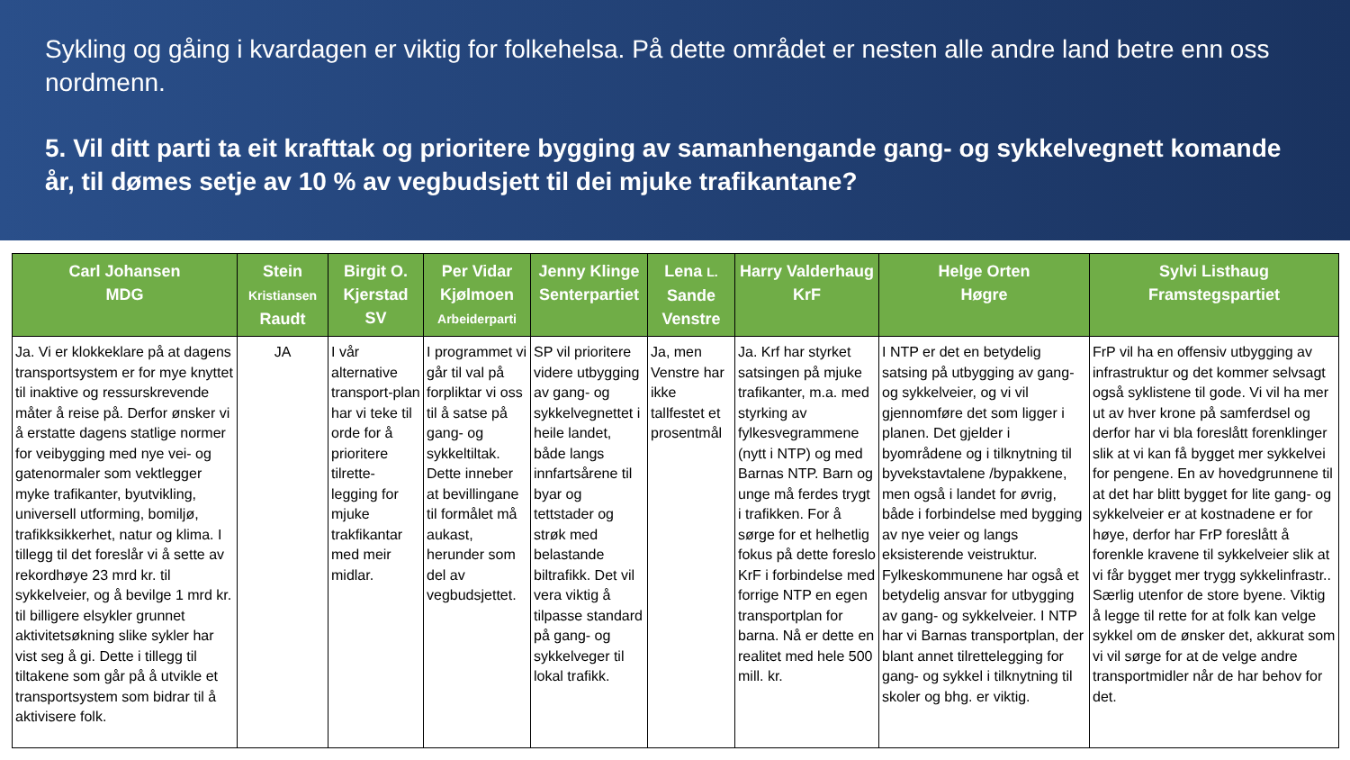Sykling og gåing i kvardagen er viktig for folkehelsa. På dette området er nesten alle andre land betre enn oss nordmenn.
5. Vil ditt parti ta eit krafttak og prioritere bygging av samanhengande gang- og sykkelvegnett komande år, til dømes setje av 10 % av vegbudsjett til dei mjuke trafikantane?
| Carl Johansen MDG | Stein Kristiansen Raudt | Birgit O. Kjerstad SV | Per Vidar Kjølmoen Arbeiderparti | Jenny Klinge Senterpartiet | Lena L. Sande Venstre | Harry Valderhaug KrF | Helge Orten Høgre | Sylvi Listhaug Framstegspartiet |
| --- | --- | --- | --- | --- | --- | --- | --- | --- |
| Ja. Vi er klokkeklare på at dagens transportsystem er for mye knyttet til inaktive og ressurskrevende måter å reise på. Derfor ønsker vi å erstatte dagens statlige normer for veibygging med nye vei- og gatenormaler som vektlegger myke trafikanter, byutvikling, universell utforming, bomiljø, trafikksikkerhet, natur og klima. I tillegg til det foreslår vi å sette av rekordhøye 23 mrd kr. til sykkelveier, og å bevilge 1 mrd kr. til billigere elsykler grunnet aktivitetsøkning slike sykler har vist seg å gi. Dette i tillegg til tiltakene som går på å utvikle et transportsystem som bidrar til å aktivisere folk. | JA | I vår alternative transport-plan har vi teke til orde for å prioritere tilrette-legging for mjuke trakfikantar med meir midlar. | I programmet vi går til val på forpliktar vi oss til å satse på gang- og sykkeltiltak. Dette inneber at bevillingane til formålet må aukast, herunder som del av vegbudsjettet. | SP vil prioritere videre utbygging av gang- og sykkelvegnettet i heile landet, både langs innfartsårene til byar og tettstader og strøk med belastande biltrafikk. Det vil vera viktig å tilpasse standard på gang- og sykkelveger til lokal trafikk. | Ja, men Venstre har ikke tallfestet et prosentmål | Ja. Krf har styrket satsingen på mjuke trafikanter, m.a. med styrking av fylkesvegrammene (nytt i NTP) og med Barnas NTP. Barn og unge må ferdes trygt i trafikken. For å sørge for et helhetlig fokus på dette foreslo KrF i forbindelse med forrige NTP en egen transportplan for barna. Nå er dette en realitet med hele 500 mill. kr. | I NTP er det en betydelig satsing på utbygging av gang- og sykkelveier, og vi vil gjennomføre det som ligger i planen. Det gjelder i byområdene og i tilknytning til byvekstavtalene /bypakkene, men også i landet for øvrig, både i forbindelse med bygging av nye veier og langs eksisterende veistruktur. Fylkeskommunene har også et betydelig ansvar for utbygging av gang- og sykkelveier. I NTP har vi Barnas transportplan, der blant annet tilrettelegging for gang- og sykkel i tilknytning til skoler og bhg. er viktig. | FrP vil ha en offensiv utbygging av infrastruktur og det kommer selvsagt også syklistene til gode. Vi vil ha mer ut av hver krone på samferdsel og derfor har vi bla foreslått forenklinger slik at vi kan få bygget mer sykkelvei for pengene. En av hovedgrunnene til at det har blitt bygget for lite gang- og sykkelveier er at kostnadene er for høye, derfor har FrP foreslått å forenkle kravene til sykkelveier slik at vi får bygget mer trygg sykkelinfrastr.. Særlig utenfor de store byene. Viktig å legge til rette for at folk kan velge sykkel om de ønsker det, akkurat som vi vil sørge for at de velge andre transportmidler når de har behov for det. |